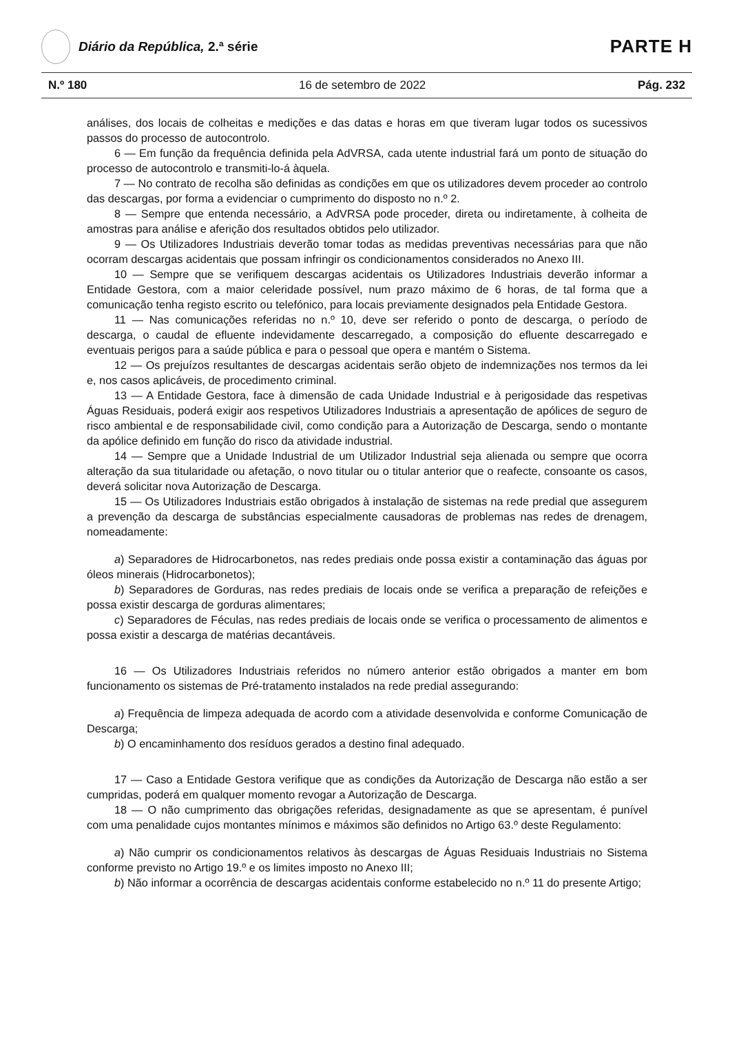Diário da República, 2.ª série
PARTE H
N.º 180 16 de setembro de 2022 Pág. 232
análises, dos locais de colheitas e medições e das datas e horas em que tiveram lugar todos os sucessivos passos do processo de autocontrolo.
6 — Em função da frequência definida pela AdVRSA, cada utente industrial fará um ponto de situação do processo de autocontrolo e transmiti-lo-á àquela.
7 — No contrato de recolha são definidas as condições em que os utilizadores devem proceder ao controlo das descargas, por forma a evidenciar o cumprimento do disposto no n.º 2.
8 — Sempre que entenda necessário, a AdVRSA pode proceder, direta ou indiretamente, à colheita de amostras para análise e aferição dos resultados obtidos pelo utilizador.
9 — Os Utilizadores Industriais deverão tomar todas as medidas preventivas necessárias para que não ocorram descargas acidentais que possam infringir os condicionamentos considerados no Anexo III.
10 — Sempre que se verifiquem descargas acidentais os Utilizadores Industriais deverão informar a Entidade Gestora, com a maior celeridade possível, num prazo máximo de 6 horas, de tal forma que a comunicação tenha registo escrito ou telefónico, para locais previamente designados pela Entidade Gestora.
11 — Nas comunicações referidas no n.º 10, deve ser referido o ponto de descarga, o período de descarga, o caudal de efluente indevidamente descarregado, a composição do efluente descarregado e eventuais perigos para a saúde pública e para o pessoal que opera e mantém o Sistema.
12 — Os prejuízos resultantes de descargas acidentais serão objeto de indemnizações nos termos da lei e, nos casos aplicáveis, de procedimento criminal.
13 — A Entidade Gestora, face à dimensão de cada Unidade Industrial e à perigosidade das respetivas Águas Residuais, poderá exigir aos respetivos Utilizadores Industriais a apresentação de apólices de seguro de risco ambiental e de responsabilidade civil, como condição para a Autorização de Descarga, sendo o montante da apólice definido em função do risco da atividade industrial.
14 — Sempre que a Unidade Industrial de um Utilizador Industrial seja alienada ou sempre que ocorra alteração da sua titularidade ou afetação, o novo titular ou o titular anterior que o reafecte, consoante os casos, deverá solicitar nova Autorização de Descarga.
15 — Os Utilizadores Industriais estão obrigados à instalação de sistemas na rede predial que assegurem a prevenção da descarga de substâncias especialmente causadoras de problemas nas redes de drenagem, nomeadamente:
a) Separadores de Hidrocarbonetos, nas redes prediais onde possa existir a contaminação das águas por óleos minerais (Hidrocarbonetos);
b) Separadores de Gorduras, nas redes prediais de locais onde se verifica a preparação de refeições e possa existir descarga de gorduras alimentares;
c) Separadores de Féculas, nas redes prediais de locais onde se verifica o processamento de alimentos e possa existir a descarga de matérias decantáveis.
16 — Os Utilizadores Industriais referidos no número anterior estão obrigados a manter em bom funcionamento os sistemas de Pré-tratamento instalados na rede predial assegurando:
a) Frequência de limpeza adequada de acordo com a atividade desenvolvida e conforme Comunicação de Descarga;
b) O encaminhamento dos resíduos gerados a destino final adequado.
17 — Caso a Entidade Gestora verifique que as condições da Autorização de Descarga não estão a ser cumpridas, poderá em qualquer momento revogar a Autorização de Descarga.
18 — O não cumprimento das obrigações referidas, designadamente as que se apresentam, é punível com uma penalidade cujos montantes mínimos e máximos são definidos no Artigo 63.º deste Regulamento:
a) Não cumprir os condicionamentos relativos às descargas de Águas Residuais Industriais no Sistema conforme previsto no Artigo 19.º e os limites imposto no Anexo III;
b) Não informar a ocorrência de descargas acidentais conforme estabelecido no n.º 11 do presente Artigo;